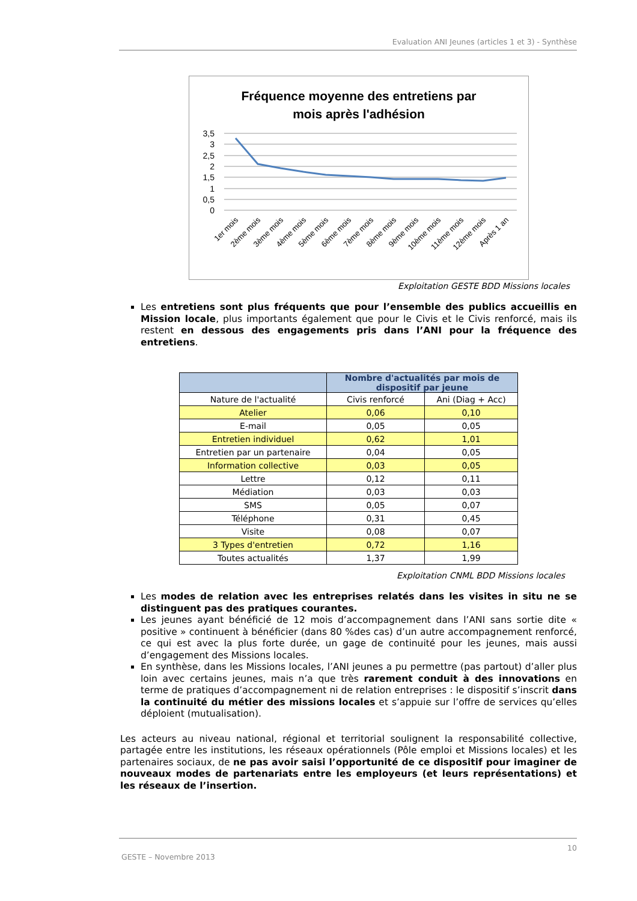Evaluation ANI Jeunes (articles 1 et 3) - Synthèse
Fréquence moyenne des entretiens par
mois après l'adhésion
3,5
3
2,5
2
1,5
1
0,5
0
1er mois
2ème mois
3ème mois
4ème mois
5ème mois
6ème mois
7ème mois
8ème mois
9ème mois
10ème mois
11ème mois
12ème mois
Après 1 an
Exploitation GESTE BDD Missions locales
Les entretiens sont plus fréquents que pour l’ensemble des publics accueillis en Mission locale, plus importants également que pour le Civis et le Civis renforcé, mais ils restent en dessous des engagements pris dans l’ANI pour la fréquence des entretiens.
| | Nombre d'actualités par mois de dispositif par jeune | |
| --- | --- | --- |
| Nature de l'actualité | Civis renforcé | Ani (Diag + Acc) |
| Atelier | 0,06 | 0,10 |
| E-mail | 0,05 | 0,05 |
| Entretien individuel | 0,62 | 1,01 |
| Entretien par un partenaire | 0,04 | 0,05 |
| Information collective | 0,03 | 0,05 |
| Lettre | 0,12 | 0,11 |
| Médiation | 0,03 | 0,03 |
| SMS | 0,05 | 0,07 |
| Téléphone | 0,31 | 0,45 |
| Visite | 0,08 | 0,07 |
| 3 Types d'entretien | 0,72 | 1,16 |
| Toutes actualités | 1,37 | 1,99 |
Exploitation CNML BDD Missions locales
Les modes de relation avec les entreprises relatés dans les visites in situ ne se distinguent pas des pratiques courantes.
Les jeunes ayant bénéficié de 12 mois d’accompagnement dans l’ANI sans sortie dite « positive » continuent à bénéficier (dans 80 %des cas) d’un autre accompagnement renforcé, ce qui est avec la plus forte durée, un gage de continuité pour les jeunes, mais aussi d’engagement des Missions locales.
En synthèse, dans les Missions locales, l’ANI jeunes a pu permettre (pas partout) d’aller plus loin avec certains jeunes, mais n’a que très rarement conduit à des innovations en terme de pratiques d’accompagnement ni de relation entreprises : le dispositif s’inscrit dans la continuité du métier des missions locales et s’appuie sur l’offre de services qu’elles déploient (mutualisation).
Les acteurs au niveau national, régional et territorial soulignent la responsabilité collective, partagée entre les institutions, les réseaux opérationnels (Pôle emploi et Missions locales) et les partenaires sociaux, de ne pas avoir saisi l’opportunité de ce dispositif pour imaginer de nouveaux modes de partenariats entre les employeurs (et leurs représentations) et les réseaux de l’insertion.
10
GESTE – Novembre 2013